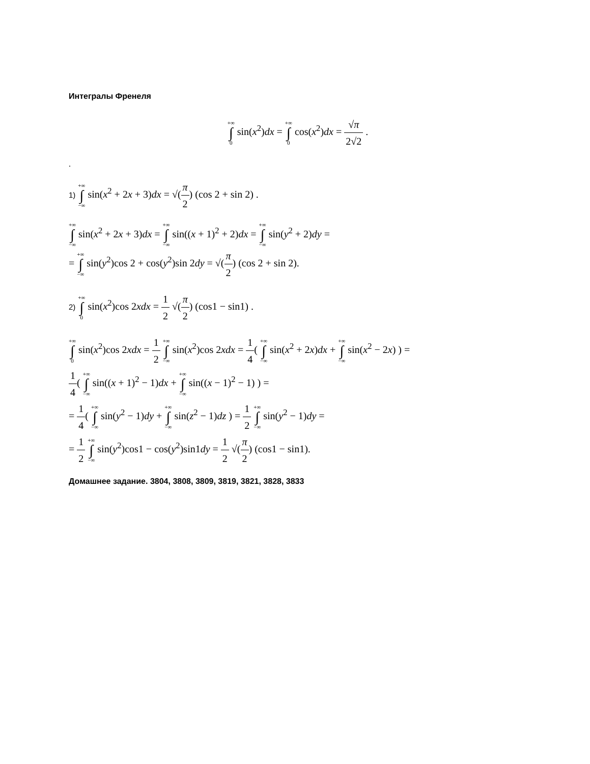Интегралы Френеля
+∞ ∫ 0 sin(x<sup>2</sup>)dx = +∞ ∫ 0 cos(x<sup>2</sup>)dx = √π 2√2 .
.
1) +∞ ∫ −∞ sin(x<sup>2</sup> + 2x + 3)dx = √(π 2) (cos 2 + sin 2) .
+∞ ∫ −∞ sin(x<sup>2</sup> + 2x + 3)dx = +∞ ∫ −∞ sin((x + 1)<sup>2</sup> + 2)dx = +∞ ∫ −∞ sin(y<sup>2</sup> + 2)dy =
= +∞ ∫ −∞ sin(y<sup>2</sup>)cos 2 + cos(y<sup>2</sup>)sin 2dy = √(π 2) (cos 2 + sin 2).
2) +∞ ∫ 0 sin(x<sup>2</sup>)cos 2xdx = 1 2 √(π 2) (cos1 − sin1) .
+∞ ∫ 0 sin(x<sup>2</sup>)cos 2xdx = 1 2 +∞ ∫ −∞ sin(x<sup>2</sup>)cos 2xdx = 1 4( +∞ ∫ −∞ sin(x<sup>2</sup> + 2x)dx + +∞ ∫ −∞ sin(x<sup>2</sup> − 2x) ) =
1 4( +∞ ∫ −∞ sin((x + 1)<sup>2</sup> − 1)dx + +∞ ∫ −∞ sin((x − 1)<sup>2</sup> − 1) ) =
= 1 4( +∞ ∫ −∞ sin(y<sup>2</sup> − 1)dy + +∞ ∫ −∞ sin(z<sup>2</sup> − 1)dz ) = 1 2 +∞ ∫ −∞ sin(y<sup>2</sup> − 1)dy =
= 1 2 +∞ ∫ −∞ sin(y<sup>2</sup>)cos1 − cos(y<sup>2</sup>)sin1dy = 1 2 √(π 2) (cos1 − sin1).
Домашнее задание. 3804, 3808, 3809, 3819, 3821, 3828, 3833